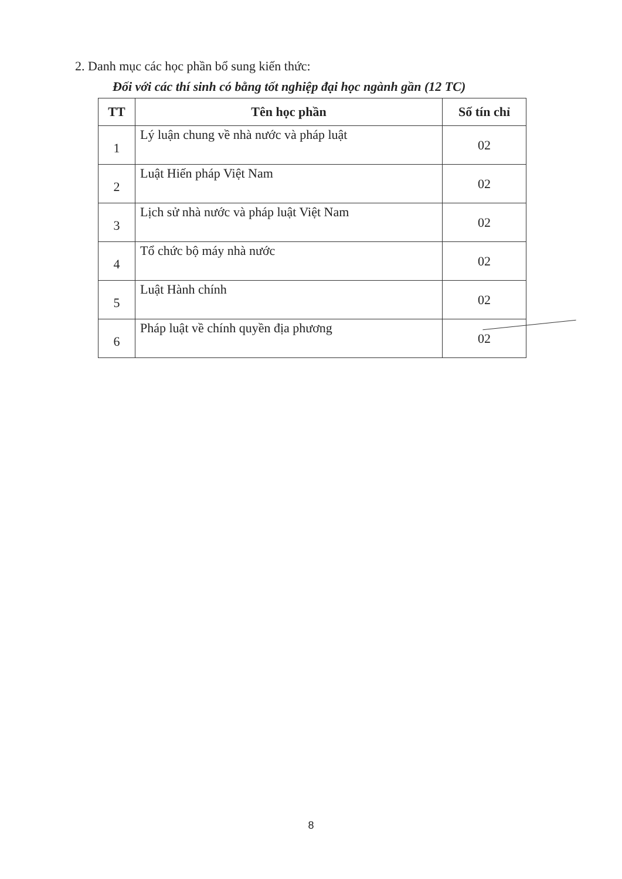2. Danh mục các học phần bổ sung kiến thức:
Đối với các thí sinh có bằng tốt nghiệp đại học ngành gần (12 TC)
| TT | Tên học phần | Số tín chỉ |
| --- | --- | --- |
| 1 | Lý luận chung về nhà nước và pháp luật | 02 |
| 2 | Luật Hiến pháp Việt Nam | 02 |
| 3 | Lịch sử nhà nước và pháp luật Việt Nam | 02 |
| 4 | Tổ chức bộ máy nhà nước | 02 |
| 5 | Luật Hành chính | 02 |
| 6 | Pháp luật về chính quyền địa phương | 02 |
8